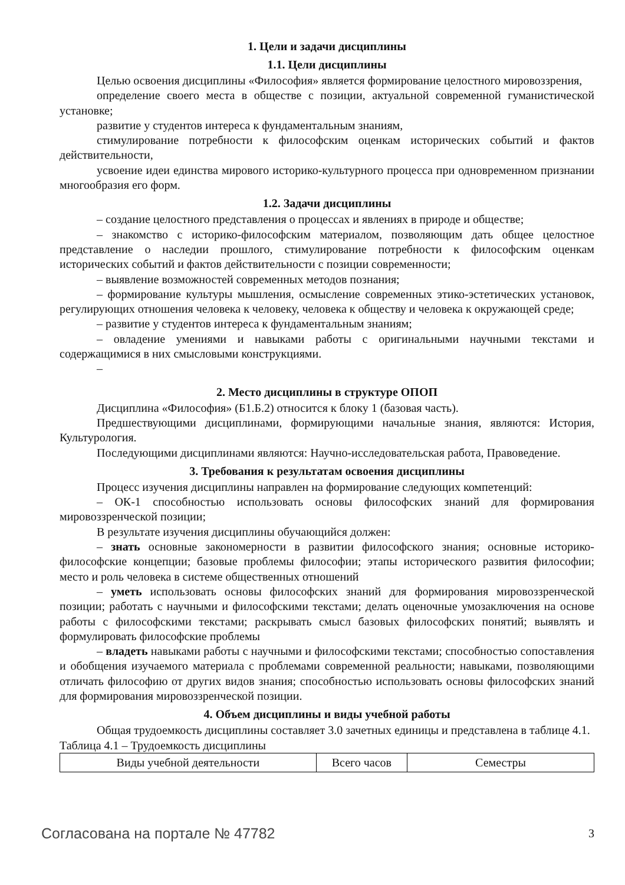1. Цели и задачи дисциплины
1.1. Цели дисциплины
Целью освоения дисциплины «Философия» является формирование целостного мировоззрения,
определение своего места в обществе с позиции, актуальной современной гуманистической установке;
развитие у студентов интереса к фундаментальным знаниям,
стимулирование потребности к философским оценкам исторических событий и фактов действительности,
усвоение идеи единства мирового историко-культурного процесса при одновременном признании многообразия его форм.
1.2. Задачи дисциплины
– создание целостного представления о процессах и явлениях в природе и обществе;
– знакомство с историко-философским материалом, позволяющим дать общее целостное представление о наследии прошлого, стимулирование потребности к философским оценкам исторических событий и фактов действительности с позиции современности;
– выявление возможностей современных методов познания;
– формирование культуры мышления, осмысление современных этико-эстетических установок, регулирующих отношения человека к человеку, человека к обществу и человека к окружающей среде;
– развитие у студентов интереса к фундаментальным знаниям;
– овладение умениями и навыками работы с оригинальными научными текстами и содержащимися в них смысловыми конструкциями.
–
2. Место дисциплины в структуре ОПОП
Дисциплина «Философия» (Б1.Б.2) относится к блоку 1 (базовая часть).
Предшествующими дисциплинами, формирующими начальные знания, являются: История, Культурология.
Последующими дисциплинами являются: Научно-исследовательская работа, Правоведение.
3. Требования к результатам освоения дисциплины
Процесс изучения дисциплины направлен на формирование следующих компетенций:
– ОК-1 способностью использовать основы философских знаний для формирования мировоззренческой позиции;
В результате изучения дисциплины обучающийся должен:
– знать основные закономерности в развитии философского знания; основные историко-философские концепции; базовые проблемы философии; этапы исторического развития философии; место и роль человека в системе общественных отношений
– уметь использовать основы философских знаний для формирования мировоззренческой позиции; работать с научными и философскими текстами; делать оценочные умозаключения на основе работы с философскими текстами; раскрывать смысл базовых философских понятий; выявлять и формулировать философские проблемы
– владеть навыками работы с научными и философскими текстами; способностью сопоставления и обобщения изучаемого материала с проблемами современной реальности; навыками, позволяющими отличать философию от других видов знания; способностью использовать основы философских знаний для формирования мировоззренческой позиции.
4. Объем дисциплины и виды учебной работы
Общая трудоемкость дисциплины составляет 3.0 зачетных единицы и представлена в таблице 4.1.
Таблица 4.1 – Трудоемкость дисциплины
| Виды учебной деятельности | Всего часов | Семестры |
Согласована на портале № 47782 3